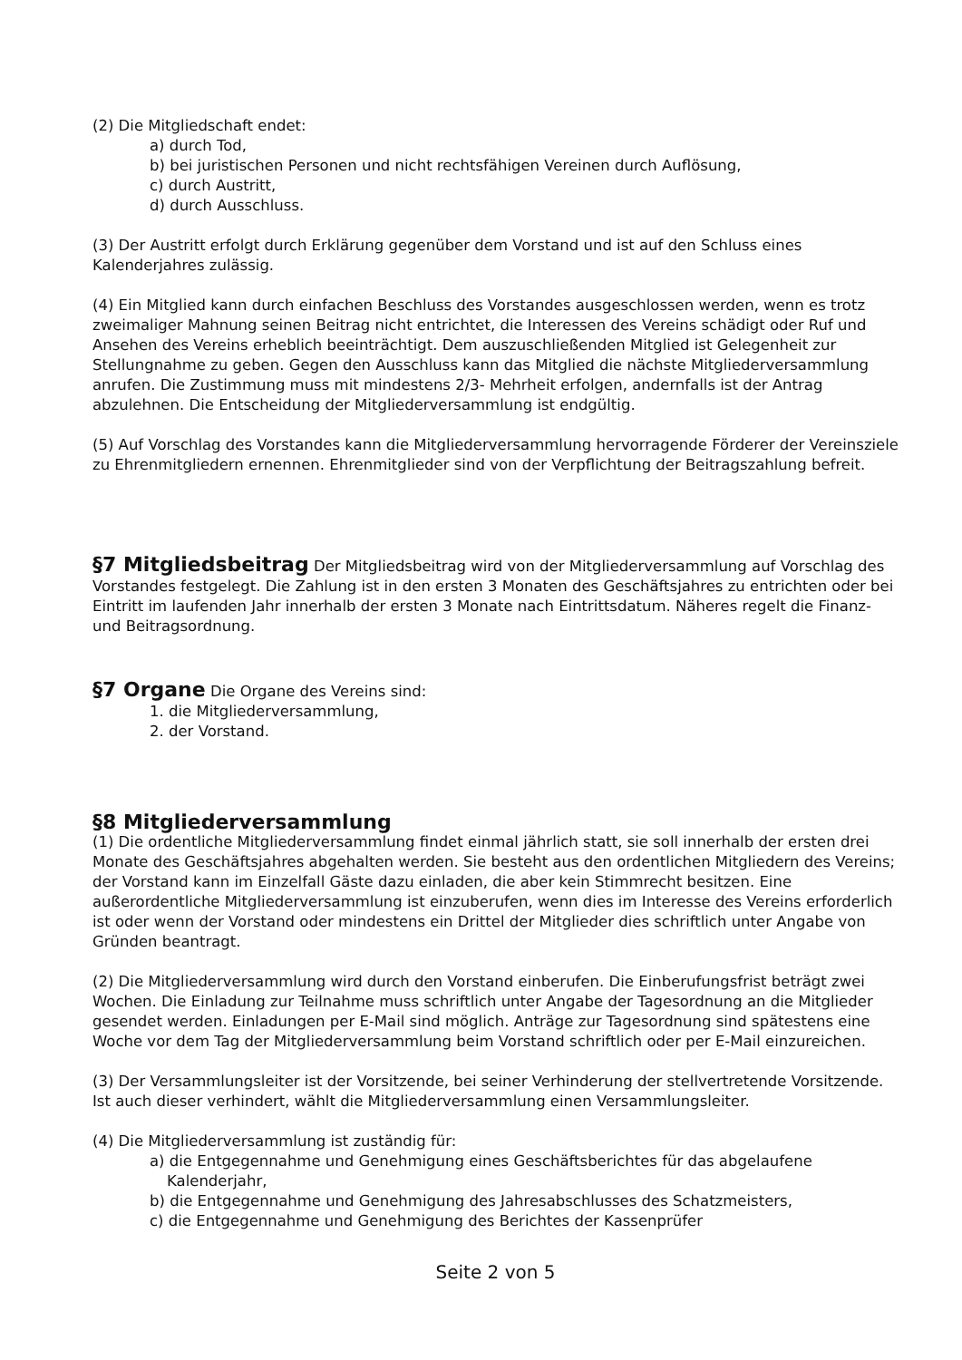(2) Die Mitgliedschaft endet:
a) durch Tod,
b) bei juristischen Personen und nicht rechtsfähigen Vereinen durch Auflösung,
c) durch Austritt,
d) durch Ausschluss.
(3) Der Austritt erfolgt durch Erklärung gegenüber dem Vorstand und ist auf den Schluss eines Kalenderjahres zulässig.
(4) Ein Mitglied kann durch einfachen Beschluss des Vorstandes ausgeschlossen werden, wenn es trotz zweimaliger Mahnung seinen Beitrag nicht entrichtet, die Interessen des Vereins schädigt oder Ruf und Ansehen des Vereins erheblich beeinträchtigt. Dem auszuschließenden Mitglied ist Gelegenheit zur Stellungnahme zu geben. Gegen den Ausschluss kann das Mitglied die nächste Mitgliederversammlung anrufen. Die Zustimmung muss mit mindestens 2/3- Mehrheit erfolgen, andernfalls ist der Antrag abzulehnen. Die Entscheidung der Mitgliederversammlung ist endgültig.
(5) Auf Vorschlag des Vorstandes kann die Mitgliederversammlung hervorragende Förderer der Vereinsziele zu Ehrenmitgliedern ernennen. Ehrenmitglieder sind von der Verpflichtung der Beitragszahlung befreit.
§7 Mitgliedsbeitrag Der Mitgliedsbeitrag wird von der Mitgliederversammlung auf Vorschlag des Vorstandes festgelegt. Die Zahlung ist in den ersten 3 Monaten des Geschäftsjahres zu entrichten oder bei Eintritt im laufenden Jahr innerhalb der ersten 3 Monate nach Eintrittsdatum. Näheres regelt die Finanz- und Beitragsordnung.
§7 Organe Die Organe des Vereins sind:
1. die Mitgliederversammlung,
2. der Vorstand.
§8 Mitgliederversammlung
(1) Die ordentliche Mitgliederversammlung findet einmal jährlich statt, sie soll innerhalb der ersten drei Monate des Geschäftsjahres abgehalten werden. Sie besteht aus den ordentlichen Mitgliedern des Vereins; der Vorstand kann im Einzelfall Gäste dazu einladen, die aber kein Stimmrecht besitzen. Eine außerordentliche Mitgliederversammlung ist einzuberufen, wenn dies im Interesse des Vereins erforderlich ist oder wenn der Vorstand oder mindestens ein Drittel der Mitglieder dies schriftlich unter Angabe von Gründen beantragt.
(2) Die Mitgliederversammlung wird durch den Vorstand einberufen. Die Einberufungsfrist beträgt zwei Wochen. Die Einladung zur Teilnahme muss schriftlich unter Angabe der Tagesordnung an die Mitglieder gesendet werden. Einladungen per E-Mail sind möglich. Anträge zur Tagesordnung sind spätestens eine Woche vor dem Tag der Mitgliederversammlung beim Vorstand schriftlich oder per E-Mail einzureichen.
(3) Der Versammlungsleiter ist der Vorsitzende, bei seiner Verhinderung der stellvertretende Vorsitzende. Ist auch dieser verhindert, wählt die Mitgliederversammlung einen Versammlungsleiter.
(4) Die Mitgliederversammlung ist zuständig für:
a) die Entgegennahme und Genehmigung eines Geschäftsberichtes für das abgelaufene Kalenderjahr,
b) die Entgegennahme und Genehmigung des Jahresabschlusses des Schatzmeisters,
c) die Entgegennahme und Genehmigung des Berichtes der Kassenprüfer
Seite 2 von 5